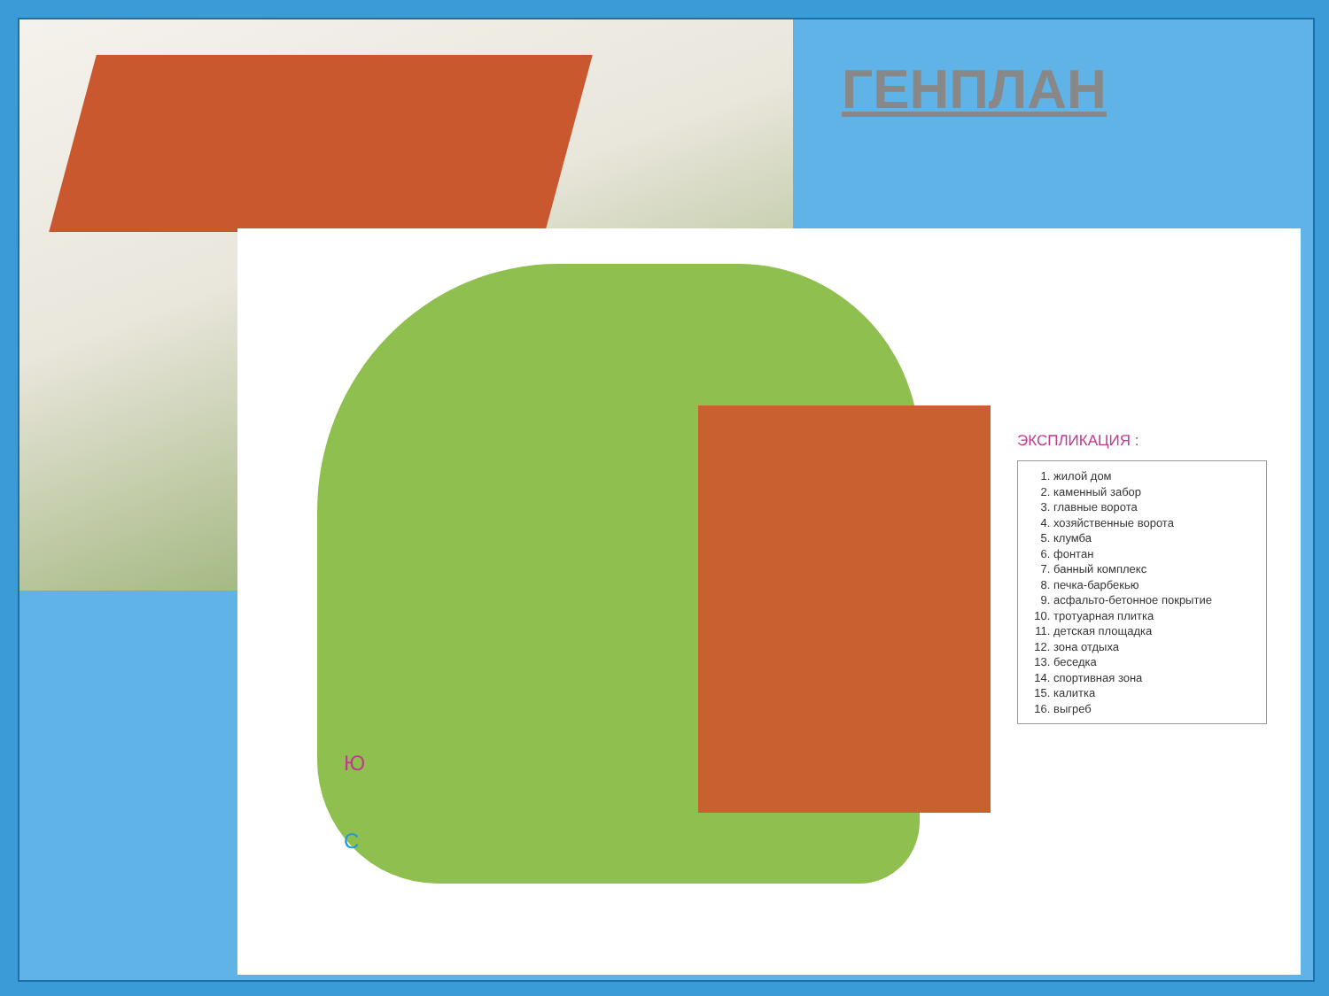ГЕНПЛАН
Ю
С
ЭКСПЛИКАЦИЯ :
1. жилой дом
2. каменный забор
3. главные ворота
4. хозяйственные ворота
5. клумба
6. фонтан
7. банный комплекс
8. печка-барбекью
9. асфальто-бетонное покрытие
10. тротуарная плитка
11. детская площадка
12. зона отдыха
13. беседка
14. спортивная зона
15. калитка
16. выгреб